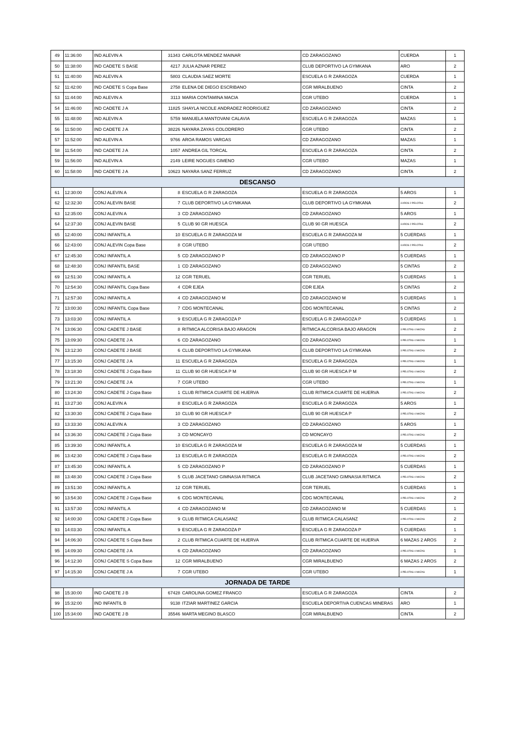| 49 | 11:36:00 | IND ALEVIN A | 31343 | CARLOTA MENDEZ MAINAR | CD ZARAGOZANO | CUERDA | 1 |
| 50 | 11:38:00 | IND CADETE S BASE | 4217 | JULIA AZNAR PEREZ | CLUB DEPORTIVO LA GYMKANA | ARO | 2 |
| 51 | 11:40:00 | IND ALEVIN A | 5803 | CLAUDIA SAEZ MORTE | ESCUELA G R ZARAGOZA | CUERDA | 1 |
| 52 | 11:42:00 | IND CADETE S Copa Base | 2758 | ELENA DE DIEGO ESCRIBANO | CGR MIRALBUENO | CINTA | 2 |
| 53 | 11:44:00 | IND ALEVIN A | 3113 | MARIA CONTAMINA MACIA | CGR UTEBO | CUERDA | 1 |
| 54 | 11:46:00 | IND CADETE J A | 11825 | SHAYLA NICOLE ANDRADEZ RODRIGUEZ | CD ZARAGOZANO | CINTA | 2 |
| 55 | 11:48:00 | IND ALEVIN A | 5759 | MANUELA MANTOVANI CALAVIA | ESCUELA G R ZARAGOZA | MAZAS | 1 |
| 56 | 11:50:00 | IND CADETE J A | 38226 | NAYARA ZAYAS COLODRERO | CGR UTEBO | CINTA | 2 |
| 57 | 11:52:00 | IND ALEVIN A | 9766 | AROA RAMOS VARGAS | CD ZARAGOZANO | MAZAS | 1 |
| 58 | 11:54:00 | IND CADETE J A | 1057 | ANDREA GIL TORCAL | ESCUELA G R ZARAGOZA | CINTA | 2 |
| 59 | 11:56:00 | IND ALEVIN A | 2149 | LEIRE NOGUES GIMENO | CGR UTEBO | MAZAS | 1 |
| 60 | 11:58:00 | IND CADETE J A | 10623 | NAYARA SANZ FERRUZ | CD ZARAGOZANO | CINTA | 2 |
| DESCANSO | | | | | | | |
| 61 | 12:30:00 | CONJ ALEVIN A | 8 | ESCUELA G R ZARAGOZA | ESCUELA G R ZARAGOZA | 5 AROS | 1 |
| 62 | 12:32:30 | CONJ ALEVIN BASE | 7 | CLUB DEPORTIVO LA GYMKANA | CLUB DEPORTIVO LA GYMKANA | 3 AROS 2 PELOTAS | 2 |
| 63 | 12:35:00 | CONJ ALEVIN A | 3 | CD ZARAGOZANO | CD ZARAGOZANO | 5 AROS | 1 |
| 64 | 12:37:30 | CONJ ALEVIN BASE | 5 | CLUB 90 GR HUESCA | CLUB 90 GR HUESCA | 3 AROS 2 PELOTAS | 2 |
| 65 | 12:40:00 | CONJ INFANTIL A | 10 | ESCUELA G R ZARAGOZA M | ESCUELA G R ZARAGOZA M | 5 CUERDAS | 1 |
| 66 | 12:43:00 | CONJ ALEVIN Copa Base | 8 | CGR UTEBO | CGR UTEBO | 3 AROS 2 PELOTAS | 2 |
| 67 | 12:45:30 | CONJ INFANTIL A | 5 | CD ZARAGOZANO P | CD ZARAGOZANO P | 5 CUERDAS | 1 |
| 68 | 12:48:30 | CONJ INFANTIL BASE | 1 | CD ZARAGOZANO | CD ZARAGOZANO | 5 CINTAS | 2 |
| 69 | 12:51:30 | CONJ INFANTIL A | 12 | CGR TERUEL | CGR TERUEL | 5 CUERDAS | 1 |
| 70 | 12:54:30 | CONJ INFANTIL Copa Base | 4 | CDR EJEA | CDR EJEA | 5 CINTAS | 2 |
| 71 | 12:57:30 | CONJ INFANTIL A | 4 | CD ZARAGOZANO M | CD ZARAGOZANO M | 5 CUERDAS | 1 |
| 72 | 13:00:30 | CONJ INFANTIL Copa Base | 7 | CDG MONTECANAL | CDG MONTECANAL | 5 CINTAS | 2 |
| 73 | 13:03:30 | CONJ INFANTIL A | 9 | ESCUELA G R ZARAGOZA P | ESCUELA G R ZARAGOZA P | 5 CUERDAS | 1 |
| 74 | 13:06:30 | CONJ CADETE J BASE | 8 | RITMICA ALCORISA BAJO ARAGON | RITMICA ALCORISA BAJO ARAGON | 3 PELOTAS 4 MAZAS | 2 |
| 75 | 13:09:30 | CONJ CADETE J A | 6 | CD ZARAGOZANO | CD ZARAGOZANO | 3 PELOTAS 4 MAZAS | 1 |
| 76 | 13:12:30 | CONJ CADETE J BASE | 6 | CLUB DEPORTIVO LA GYMKANA | CLUB DEPORTIVO LA GYMKANA | 3 PELOTAS 4 MAZAS | 2 |
| 77 | 13:15:30 | CONJ CADETE J A | 11 | ESCUELA G R ZARAGOZA | ESCUELA G R ZARAGOZA | 3 PELOTAS 4 MAZAS | 1 |
| 78 | 13:18:30 | CONJ CADETE J Copa Base | 11 | CLUB 90 GR HUESCA P M | CLUB 90 GR HUESCA P M | 3 PELOTAS 4 MAZAS | 2 |
| 79 | 13:21:30 | CONJ CADETE J A | 7 | CGR UTEBO | CGR UTEBO | 3 PELOTAS 4 MAZAS | 1 |
| 80 | 13:24:30 | CONJ CADETE J Copa Base | 1 | CLUB RITMICA CUARTE DE HUERVA | CLUB RITMICA CUARTE DE HUERVA | 3 PELOTAS 4 MAZAS | 2 |
| 81 | 13:27:30 | CONJ ALEVIN A | 8 | ESCUELA G R ZARAGOZA | ESCUELA G R ZARAGOZA | 5 AROS | 1 |
| 82 | 13:30:30 | CONJ CADETE J Copa Base | 10 | CLUB 90 GR HUESCA P | CLUB 90 GR HUESCA P | 3 PELOTAS 4 MAZAS | 2 |
| 83 | 13:33:30 | CONJ ALEVIN A | 3 | CD ZARAGOZANO | CD ZARAGOZANO | 5 AROS | 1 |
| 84 | 13:36:30 | CONJ CADETE J Copa Base | 3 | CD MONCAYO | CD MONCAYO | 3 PELOTAS 4 MAZAS | 2 |
| 85 | 13:39:30 | CONJ INFANTIL A | 10 | ESCUELA G R ZARAGOZA M | ESCUELA G R ZARAGOZA M | 5 CUERDAS | 1 |
| 86 | 13:42:30 | CONJ CADETE J Copa Base | 13 | ESCUELA G R ZARAGOZA | ESCUELA G R ZARAGOZA | 3 PELOTAS 4 MAZAS | 2 |
| 87 | 13:45:30 | CONJ INFANTIL A | 5 | CD ZARAGOZANO P | CD ZARAGOZANO P | 5 CUERDAS | 1 |
| 88 | 13:48:30 | CONJ CADETE J Copa Base | 5 | CLUB JACETANO GIMNASIA RITMICA | CLUB JACETANO GIMNASIA RITMICA | 3 PELOTAS 4 MAZAS | 2 |
| 89 | 13:51:30 | CONJ INFANTIL A | 12 | CGR TERUEL | CGR TERUEL | 5 CUERDAS | 1 |
| 90 | 13:54:30 | CONJ CADETE J Copa Base | 6 | CDG MONTECANAL | CDG MONTECANAL | 3 PELOTAS 4 MAZAS | 2 |
| 91 | 13:57:30 | CONJ INFANTIL A | 4 | CD ZARAGOZANO M | CD ZARAGOZANO M | 5 CUERDAS | 1 |
| 92 | 14:00:30 | CONJ CADETE J Copa Base | 9 | CLUB RITMICA CALASANZ | CLUB RITMICA CALASANZ | 3 PELOTAS 4 MAZAS | 2 |
| 93 | 14:03:30 | CONJ INFANTIL A | 9 | ESCUELA G R ZARAGOZA P | ESCUELA G R ZARAGOZA P | 5 CUERDAS | 1 |
| 94 | 14:06:30 | CONJ CADETE S Copa Base | 2 | CLUB RITMICA CUARTE DE HUERVA | CLUB RITMICA CUARTE DE HUERVA | 6 MAZAS 2 AROS | 2 |
| 95 | 14:09:30 | CONJ CADETE J A | 6 | CD ZARAGOZANO | CD ZARAGOZANO | 3 PELOTAS 4 MAZAS | 1 |
| 96 | 14:12:30 | CONJ CADETE S Copa Base | 12 | CGR MIRALBUENO | CGR MIRALBUENO | 6 MAZAS 2 AROS | 2 |
| 97 | 14:15:30 | CONJ CADETE J A | 7 | CGR UTEBO | CGR UTEBO | 3 PELOTAS 4 MAZAS | 1 |
| JORNADA DE TARDE | | | | | | | |
| 98 | 15:30:00 | IND CADETE J B | 67428 | CAROLINA GOMEZ FRANCO | ESCUELA G R ZARAGOZA | CINTA | 2 |
| 99 | 15:32:00 | IND INFANTIL B | 9138 | ITZIAR MARTINEZ GARCIA | ESCUELA DEPORTIVA CUENCAS MINERAS | ARO | 1 |
| 100 | 15:34:00 | IND CADETE J B | 35546 | MARTA MEGINO BLASCO | CGR MIRALBUENO | CINTA | 2 |